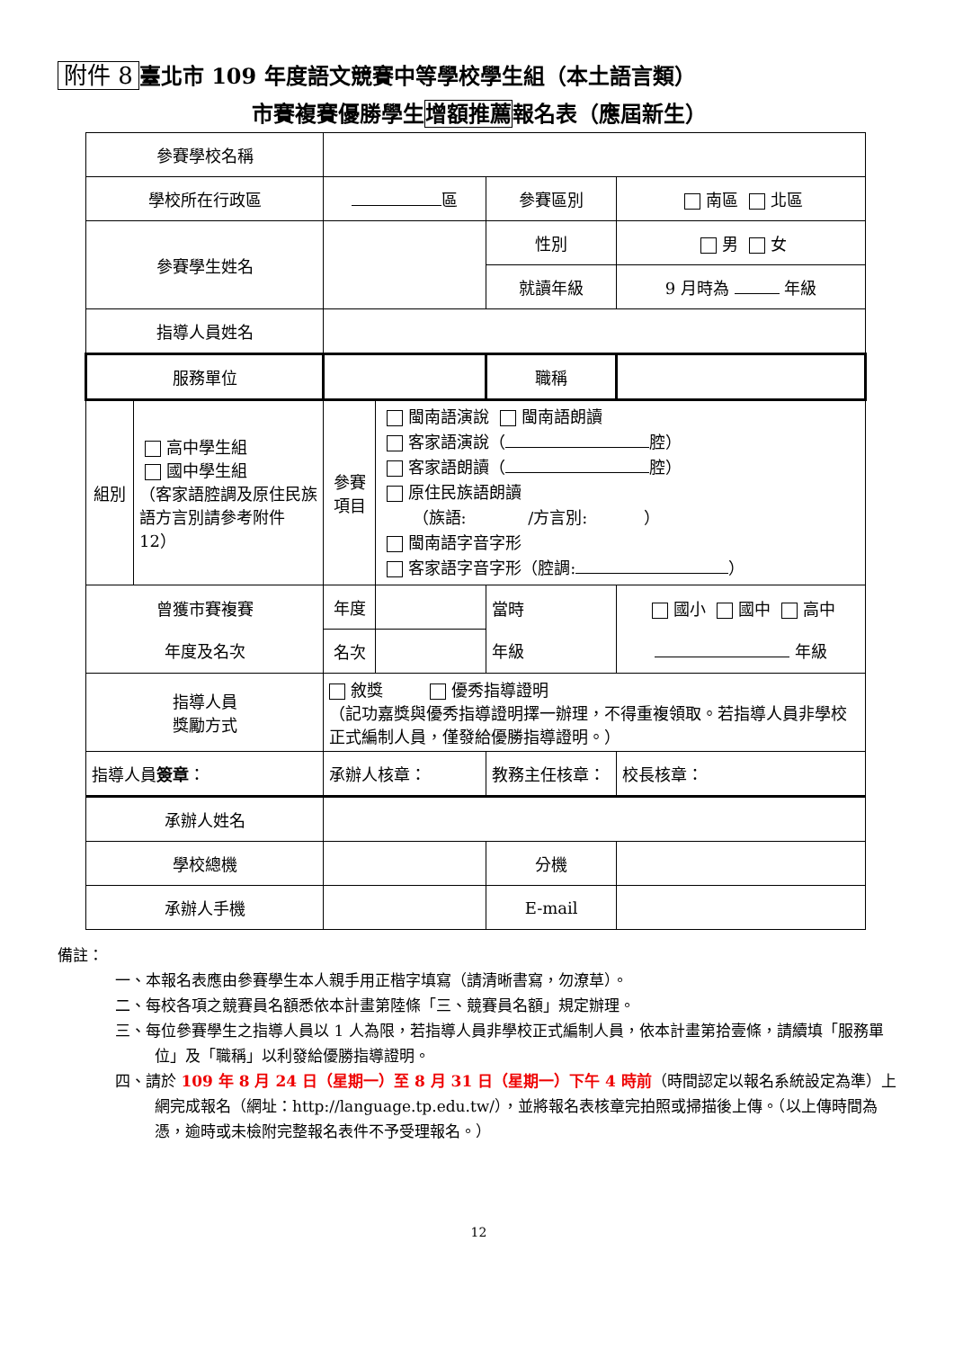附件 8 臺北市 109 年度語文競賽中等學校學生組（本土語言類）
市賽複賽優勝學生增額推薦報名表（應屆新生）
| 參賽學校名稱 | | | | | | |
| 學校所在行政區 | | 區 | | 參賽區別 | 南區 北區 | |
| 參賽學生姓名 | | | | 性別 | 男 女 | |
| | | | | 就讀年級 | 9 月時為 年級 | |
| 指導人員姓名 | | | | | | |
| 服務單位 | | | | 職稱 | | |
| 組別 | 高中學生組 國中學生組 （客家語腔調及原住民族語方言別請參考附件 12） | 參賽 項目 | 閩南語演說 閩南語朗讀 客家語演說（ 腔） 客家語朗讀（ 腔） 原住民族語朗讀 （族語: /方言別: ） 閩南語字音字形 客家語字音字形（腔調: ） | | | |
| 曾獲市賽複賽 年度及名次 | | 年度 | | 當時 年級 | 國小 國中 高中 年級 | |
| | | 名次 | | | | |
| 指導人員 獎勵方式 | | 敘獎 優秀指導證明 （記功嘉獎與優秀指導證明擇一辦理，不得重複領取。若指導人員非學校正式編制人員，僅發給優勝指導證明。） | | | | |
| 指導人員 簽章 ： | | 承辦人核章： | | 教務主任核章： | | 校長核章： |
| 承辦人姓名 | | | | | | |
| 學校總機 | | | | 分機 | | |
| 承辦人手機 | | | | E-mail | | |
備註：
一、本報名表應由參賽學生本人親手用正楷字填寫（請清晰書寫，勿潦草）。
二、每校各項之競賽員名額悉依本計畫第陸條「三、競賽員名額」規定辦理。
三、每位參賽學生之指導人員以 1 人為限，若指導人員非學校正式編制人員，依本計畫第拾壹條，請續填「服務單位」及「職稱」以利發給優勝指導證明。
四、請於 109 年 8 月 24 日（星期一）至 8 月 31 日（星期一）下午 4 時前（時間認定以報名系統設定為準）上網完成報名（網址：http://language.tp.edu.tw/），並將報名表核章完拍照或掃描後上傳。（以上傳時間為憑，逾時或未檢附完整報名表件不予受理報名。）
12